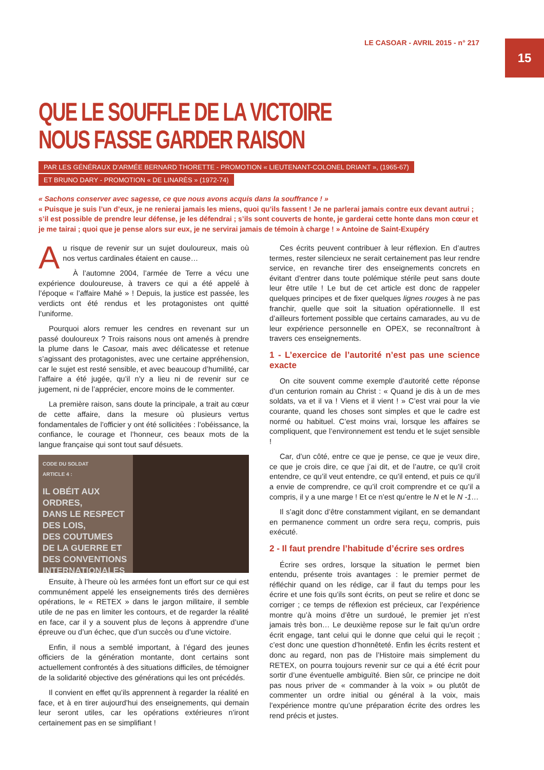LE CASOAR - AVRIL 2015 - n° 217
15
QUE LE SOUFFLE DE LA VICTOIRE
NOUS FASSE GARDER RAISON
PAR LES GÉNÉRAUX D’ARMÉE BERNARD THORETTE - PROMOTION « LIEUTENANT-COLONEL DRIANT », (1965-67)
ET BRUNO DARY - PROMOTION « DE LINARÈS » (1972-74)
« Sachons conserver avec sagesse, ce que nous avons acquis dans la souffrance ! »
« Puisque je suis l’un d’eux, je ne renierai jamais les miens, quoi qu’ils fassent ! Je ne parlerai jamais contre eux devant autrui ; s’il est possible de prendre leur défense, je les défendrai ; s’ils sont couverts de honte, je garderai cette honte dans mon cœur et je me tairai ; quoi que je pense alors sur eux, je ne servirai jamais de témoin à charge ! » Antoine de Saint-Exupéry
Au risque de revenir sur un sujet douloureux, mais où nos vertus cardinales étaient en cause…
À l’automne 2004, l’armée de Terre a vécu une expérience douloureuse, à travers ce qui a été appelé à l’époque « l’affaire Mahé » ! Depuis, la justice est passée, les verdicts ont été rendus et les protagonistes ont quitté l’uniforme.
Pourquoi alors remuer les cendres en revenant sur un passé douloureux ? Trois raisons nous ont amenés à prendre la plume dans le Casoar, mais avec délicatesse et retenue s’agissant des protagonistes, avec une certaine appréhension, car le sujet est resté sensible, et avec beaucoup d’humilité, car l’affaire a été jugée, qu’il n’y a lieu ni de revenir sur ce jugement, ni de l’apprécier, encore moins de le commenter.
La première raison, sans doute la principale, a trait au cœur de cette affaire, dans la mesure où plusieurs vertus fondamentales de l’officier y ont été sollicitées : l’obéissance, la confiance, le courage et l’honneur, ces beaux mots de la langue française qui sont tout sauf désuets.
CODE DU SOLDAT
ARTICLE 4 :
IL OBÉIT AUX
ORDRES,
DANS LE RESPECT
DES LOIS,
DES COUTUMES
DE LA GUERRE ET
DES CONVENTIONS
INTERNATIONALES
Ensuite, à l’heure où les armées font un effort sur ce qui est communément appelé les enseignements tirés des dernières opérations, le « RETEX » dans le jargon militaire, il semble utile de ne pas en limiter les contours, et de regarder la réalité en face, car il y a souvent plus de leçons à apprendre d’une épreuve ou d’un échec, que d’un succès ou d’une victoire.
Enfin, il nous a semblé important, à l’égard des jeunes officiers de la génération montante, dont certains sont actuellement confrontés à des situations difficiles, de témoigner de la solidarité objective des générations qui les ont précédés.
Il convient en effet qu’ils apprennent à regarder la réalité en face, et à en tirer aujourd’hui des enseignements, qui demain leur seront utiles, car les opérations extérieures n’iront certainement pas en se simplifiant !
Ces écrits peuvent contribuer à leur réflexion. En d’autres termes, rester silencieux ne serait certainement pas leur rendre service, en revanche tirer des enseignements concrets en évitant d’entrer dans toute polémique stérile peut sans doute leur être utile ! Le but de cet article est donc de rappeler quelques principes et de fixer quelques lignes rouges à ne pas franchir, quelle que soit la situation opérationnelle. Il est d’ailleurs fortement possible que certains camarades, au vu de leur expérience personnelle en OPEX, se reconnaîtront à travers ces enseignements.
1 - L’exercice de l’autorité n’est pas une science exacte
On cite souvent comme exemple d’autorité cette réponse d’un centurion romain au Christ : « Quand je dis à un de mes soldats, va et il va ! Viens et il vient ! » C’est vrai pour la vie courante, quand les choses sont simples et que le cadre est normé ou habituel. C’est moins vrai, lorsque les affaires se compliquent, que l’environnement est tendu et le sujet sensible !
Car, d’un côté, entre ce que je pense, ce que je veux dire, ce que je crois dire, ce que j’ai dit, et de l’autre, ce qu’il croit entendre, ce qu’il veut entendre, ce qu’il entend, et puis ce qu’il a envie de comprendre, ce qu’il croit comprendre et ce qu’il a compris, il y a une marge ! Et ce n’est qu’entre le N et le N -1…
Il s’agit donc d’être constamment vigilant, en se demandant en permanence comment un ordre sera reçu, compris, puis exécuté.
2 - Il faut prendre l’habitude d’écrire ses ordres
Écrire ses ordres, lorsque la situation le permet bien entendu, présente trois avantages : le premier permet de réfléchir quand on les rédige, car il faut du temps pour les écrire et une fois qu’ils sont écrits, on peut se relire et donc se corriger ; ce temps de réflexion est précieux, car l’expérience montre qu’à moins d’être un surdoué, le premier jet n’est jamais très bon… Le deuxième repose sur le fait qu’un ordre écrit engage, tant celui qui le donne que celui qui le reçoit ; c’est donc une question d’honnêteté. Enfin les écrits restent et donc au regard, non pas de l’Histoire mais simplement du RETEX, on pourra toujours revenir sur ce qui a été écrit pour sortir d’une éventuelle ambiguïté. Bien sûr, ce principe ne doit pas nous priver de « commander à la voix » ou plutôt de commenter un ordre initial ou général à la voix, mais l’expérience montre qu’une préparation écrite des ordres les rend précis et justes.